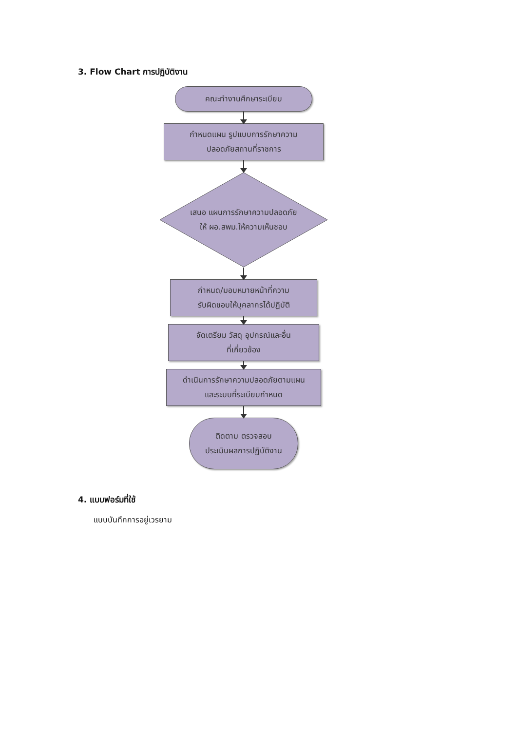3. Flow Chart การปฏิบัติงาน
คณะทำงานศึกษาระเบียบ
กำหนดแผน รูปแบบการรักษาความ
ปลอดภัยสถานที่ราชการ
เสนอ แผนการรักษาความปลอดภัย
ให้ ผอ.สพม.ให้ความเห็นชอบ
กำหนด/มอบหมายหน้าที่ความ
รับผิดชอบให้บุคลากรได้ปฏิบัติ
จัดเตรียม วัสดุ อุปกรณ์และอื่น
ที่เกี่ยวข้อง
ดำเนินการรักษาความปลอดภัยตามแผน
และระบบที่ระเบียบกำหนด
ติดตาม ตรวจสอบ
ประเมินผลการปฏิบัติงาน
4. แบบฟอร์มที่ใช้
แบบบันทึกการอยู่เวรยาม